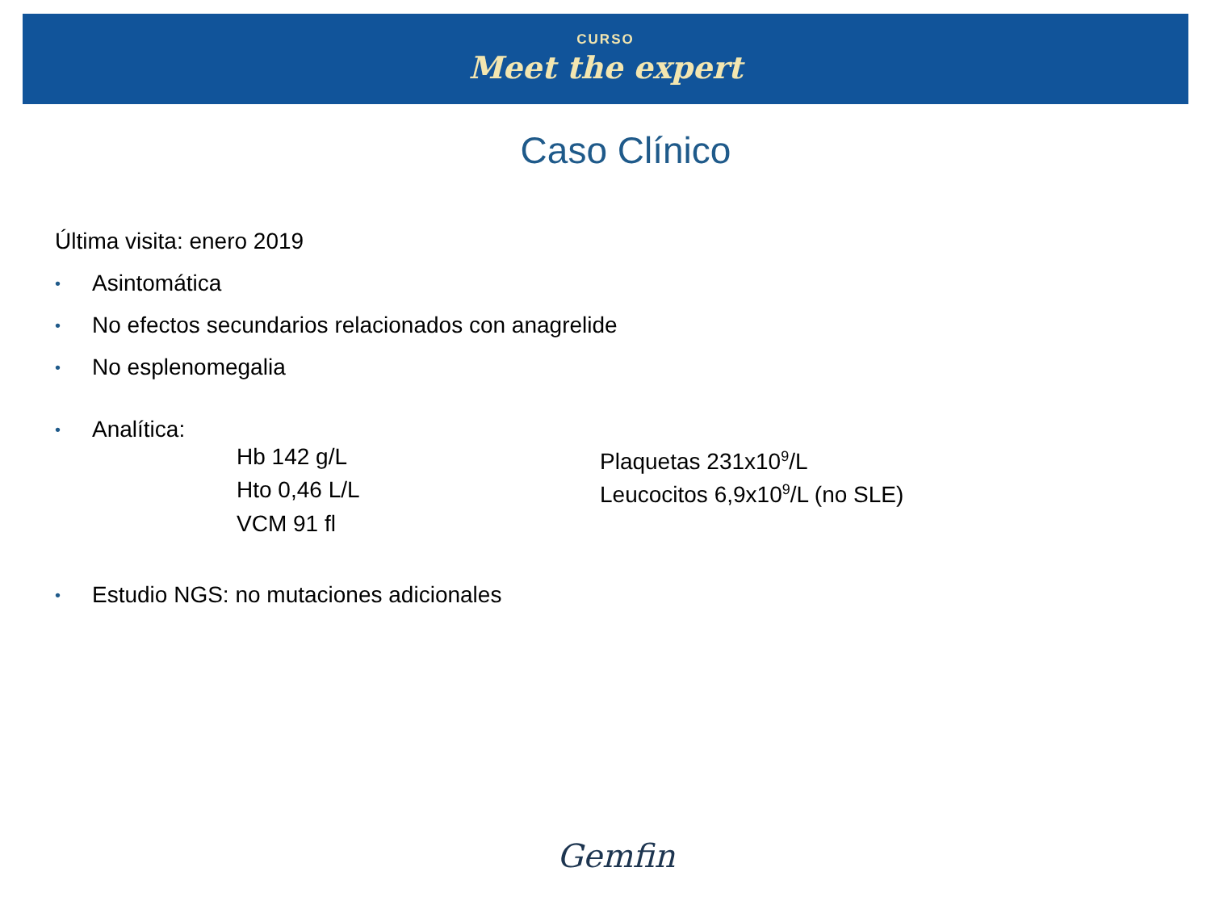CURSO
Meet the expert
Caso Clínico
Última visita: enero 2019
• Asintomática
• No efectos secundarios relacionados con anagrelide
• No esplenomegalia
• Analítica:
Hb 142 g/L
Plaquetas 231x10<sup>9</sup>/L
Hto 0,46 L/L
Leucocitos 6,9x10<sup>9</sup>/L (no SLE)
VCM 91 fl
• Estudio NGS: no mutaciones adicionales
Gemfin